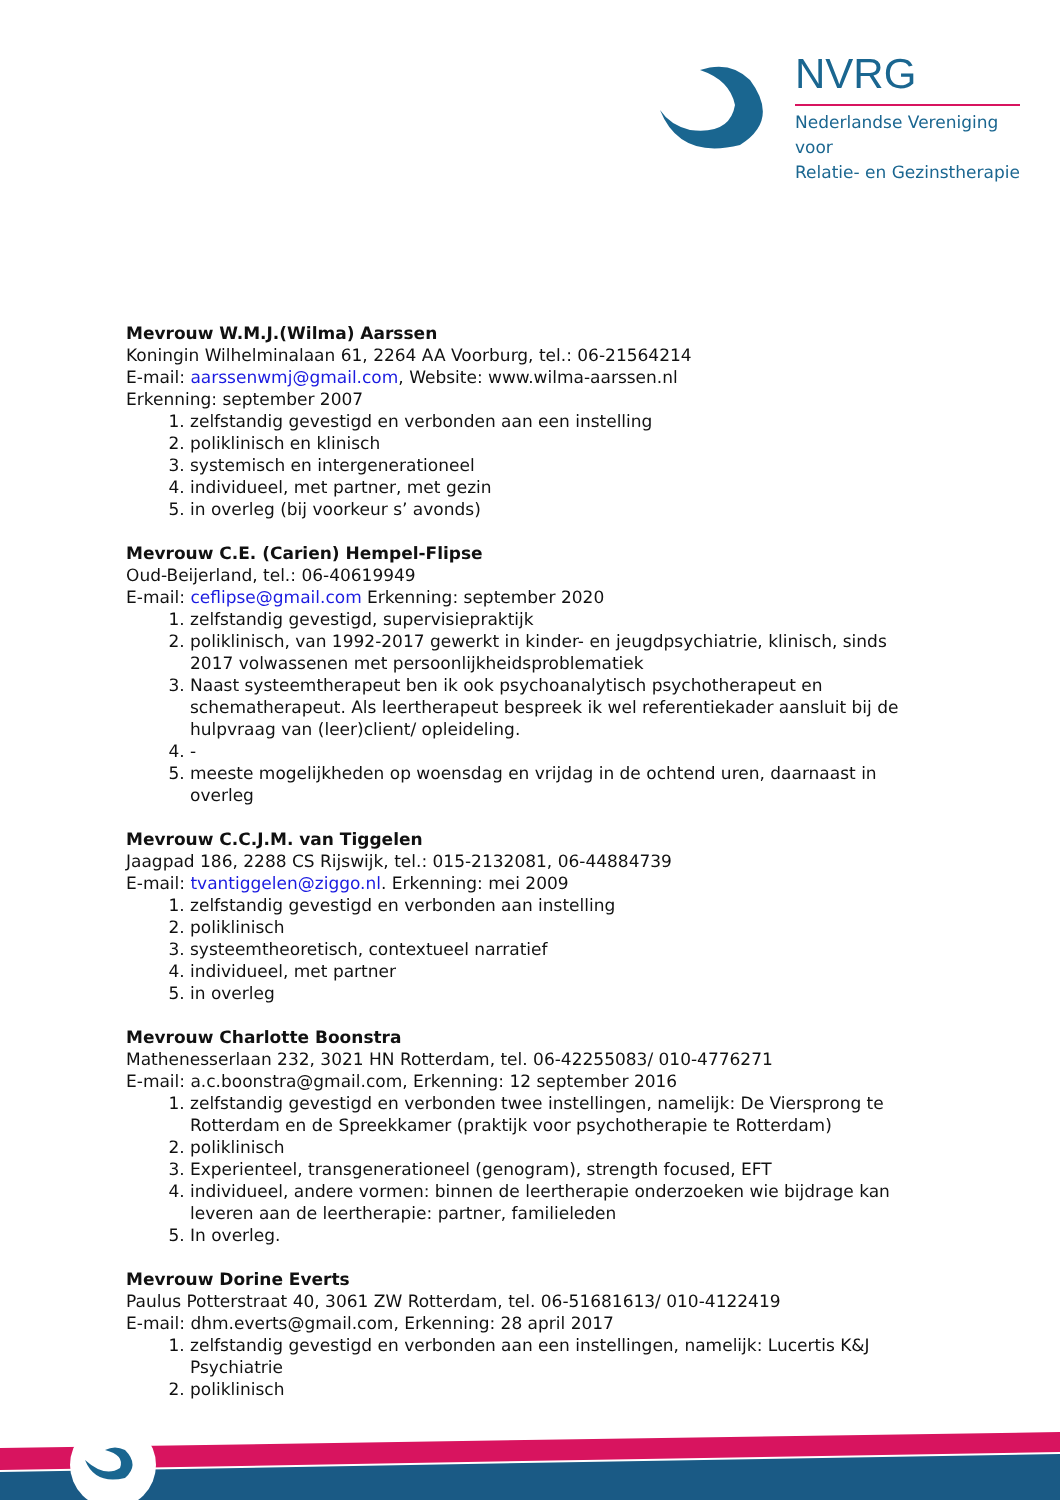NVRG
Nederlandse Vereniging voor
Relatie- en Gezinstherapie
Mevrouw W.M.J.(Wilma) Aarssen
Koningin Wilhelminalaan 61, 2264 AA Voorburg, tel.: 06-21564214
E-mail: aarssenwmj@gmail.com, Website: www.wilma-aarssen.nl
Erkenning: september 2007
1. zelfstandig gevestigd en verbonden aan een instelling
2. poliklinisch en klinisch
3. systemisch en intergenerationeel
4. individueel, met partner, met gezin
5. in overleg (bij voorkeur s’ avonds)
Mevrouw C.E. (Carien) Hempel-Flipse
Oud-Beijerland, tel.: 06-40619949
E-mail: ceflipse@gmail.com Erkenning: september 2020
1. zelfstandig gevestigd, supervisiepraktijk
2. poliklinisch, van 1992-2017 gewerkt in kinder- en jeugdpsychiatrie, klinisch, sinds 2017 volwassenen met persoonlijkheidsproblematiek
3. Naast systeemtherapeut ben ik ook psychoanalytisch psychotherapeut en schematherapeut. Als leertherapeut bespreek ik wel referentiekader aansluit bij de hulpvraag van (leer)client/ opleideling.
4. -
5. meeste mogelijkheden op woensdag en vrijdag in de ochtend uren, daarnaast in overleg
Mevrouw C.C.J.M. van Tiggelen
Jaagpad 186, 2288 CS Rijswijk, tel.: 015-2132081, 06-44884739
E-mail: tvantiggelen@ziggo.nl. Erkenning: mei 2009
1. zelfstandig gevestigd en verbonden aan instelling
2. poliklinisch
3. systeemtheoretisch, contextueel narratief
4. individueel, met partner
5. in overleg
Mevrouw Charlotte Boonstra
Mathenesserlaan 232, 3021 HN Rotterdam, tel. 06-42255083/ 010-4776271
E-mail: a.c.boonstra@gmail.com, Erkenning: 12 september 2016
1. zelfstandig gevestigd en verbonden twee instellingen, namelijk: De Viersprong te Rotterdam en de Spreekkamer (praktijk voor psychotherapie te Rotterdam)
2. poliklinisch
3. Experienteel, transgenerationeel (genogram), strength focused, EFT
4. individueel, andere vormen: binnen de leertherapie onderzoeken wie bijdrage kan leveren aan de leertherapie: partner, familieleden
5. In overleg.
Mevrouw Dorine Everts
Paulus Potterstraat 40, 3061 ZW Rotterdam, tel. 06-51681613/ 010-4122419
E-mail: dhm.everts@gmail.com, Erkenning: 28 april 2017
1. zelfstandig gevestigd en verbonden aan een instellingen, namelijk: Lucertis K&J Psychiatrie
2. poliklinisch